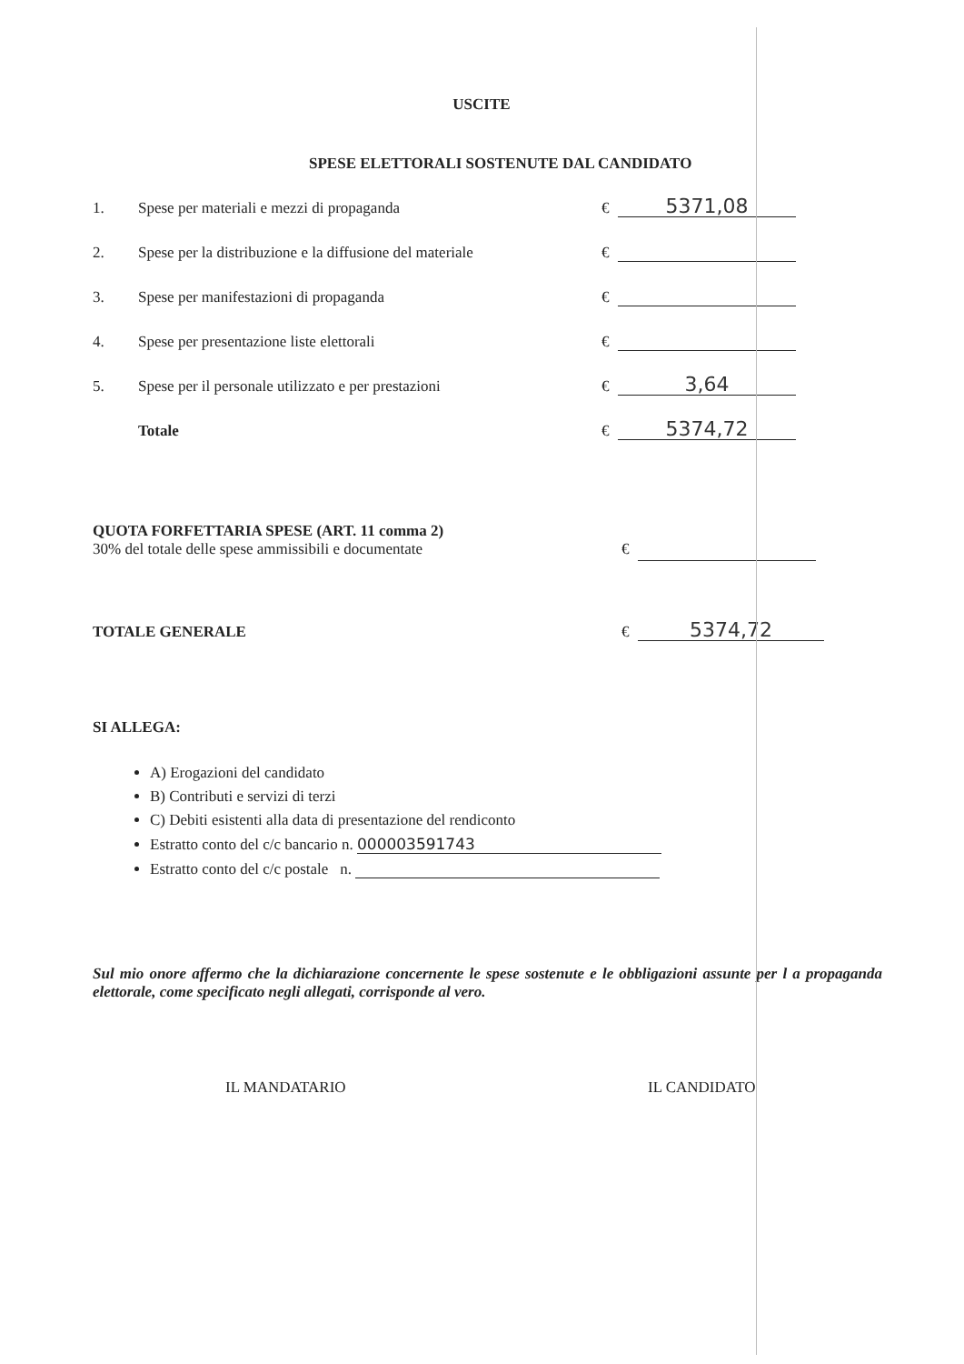USCITE
SPESE ELETTORALI SOSTENUTE DAL CANDIDATO
1. Spese per materiali e mezzi di propaganda € 5371,08
2. Spese per la distribuzione e la diffusione del materiale €
3. Spese per manifestazioni di propaganda €
4. Spese per presentazione liste elettorali €
5. Spese per il personale utilizzato e per prestazioni € 3,64
Totale € 5374,72
QUOTA FORFETTARIA SPESE (ART. 11 comma 2)
30% del totale delle spese ammissibili e documentate €
TOTALE GENERALE € 5374,72
SI ALLEGA:
A) Erogazioni del candidato
B) Contributi e servizi di terzi
C) Debiti esistenti alla data di presentazione del rendiconto
Estratto conto del c/c bancario n. 000003591743
Estratto conto del c/c postale n.
Sul mio onore affermo che la dichiarazione concernente le spese sostenute e le obbligazioni assunte per l a propaganda elettorale, come specificato negli allegati, corrisponde al vero.
IL MANDATARIO IL CANDIDATO